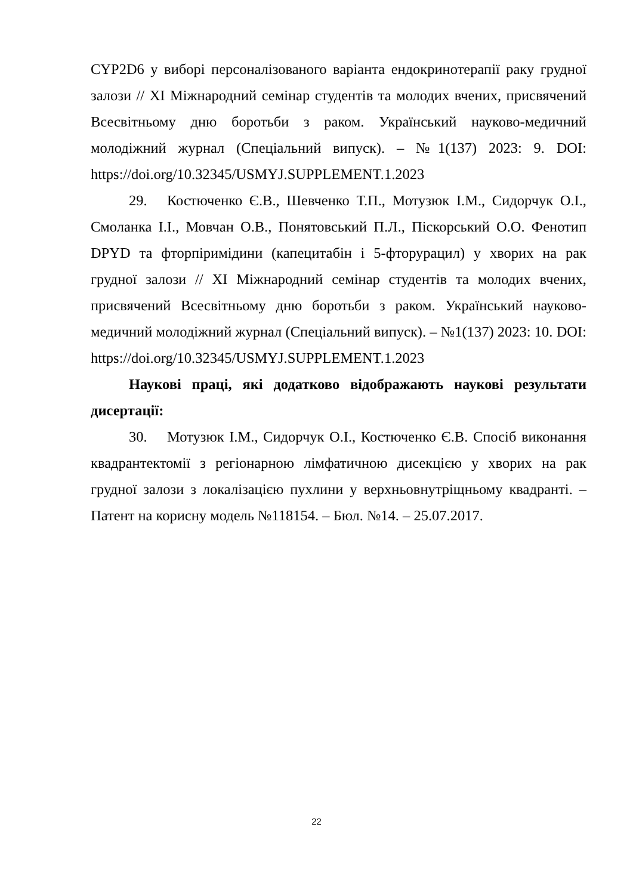CYP2D6 у виборі персоналізованого варіанта ендокринотерапії раку грудної залози // XI Міжнародний семінар студентів та молодих вчених, присвячений Всесвітньому дню боротьби з раком. Український науково-медичний молодіжний журнал (Спеціальний випуск). – №1(137) 2023: 9. DOI: https://doi.org/10.32345/USMYJ.SUPPLEMENT.1.2023
29. Костюченко Є.В., Шевченко Т.П., Мотузюк І.М., Сидорчук О.І., Смоланка І.І., Мовчан О.В., Понятовський П.Л., Піскорський О.О. Фенотип DPYD та фторпіримідини (капецитабін і 5-фторурацил) у хворих на рак грудної залози // XI Міжнародний семінар студентів та молодих вчених, присвячений Всесвітньому дню боротьби з раком. Український науково-медичний молодіжний журнал (Спеціальний випуск). – №1(137) 2023: 10. DOI: https://doi.org/10.32345/USMYJ.SUPPLEMENT.1.2023
Наукові праці, які додатково відображають наукові результати дисертації:
30. Мотузюк І.М., Сидорчук О.І., Костюченко Є.В. Спосіб виконання квадрантектомії з регіонарною лімфатичною дисекцією у хворих на рак грудної залози з локалізацією пухлини у верхньовнутріщньому квадранті. – Патент на корисну модель №118154. – Бюл. №14. – 25.07.2017.
22